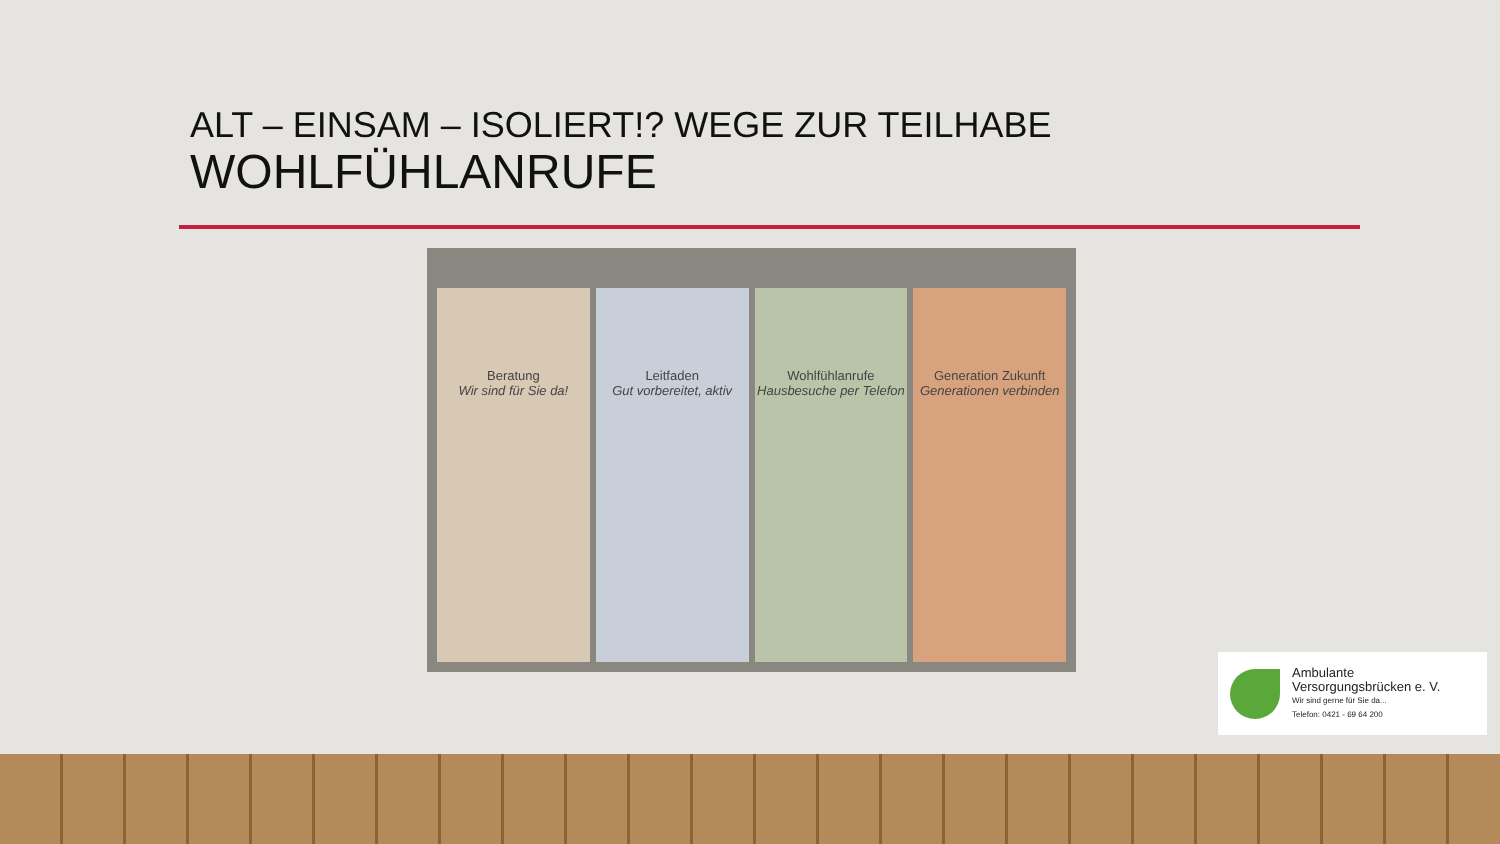ALT – EINSAM – ISOLIERT!? WEGE ZUR TEILHABE
WOHLFÜHLANRUFE
Beratung
Wir sind für Sie da!
Leitfaden
Gut vorbereitet, aktiv
Wohlfühlanrufe
Hausbesuche per Telefon
Generation Zukunft
Generationen verbinden
Ambulante
Versorgungsbrücken e. V.
Wir sind gerne für Sie da...
Telefon: 0421 - 69 64 200